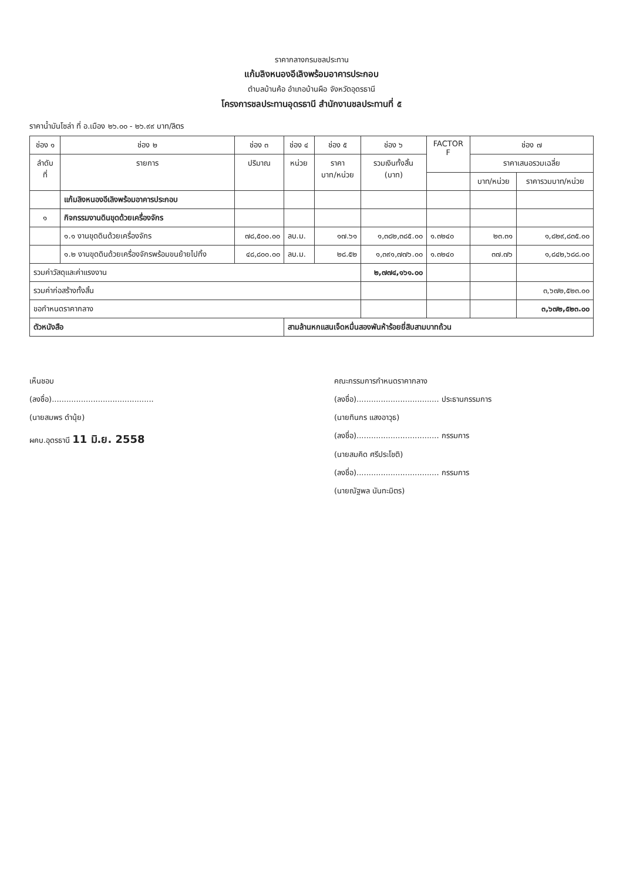ราคากลางกรมชลประทาน
แก้มลิงหนองอีเลิงพร้อมอาคารประกอบ
ตำบลบ้านค้อ อำเภอบ้านผือ จังหวัดอุดรธานี
โครงการชลประทานอุดรธานี สำนักงานชลประทานที่ ๕
ราคาน้ำมันโซล่า ที่ อ.เมือง ๒๖.๐๐ - ๒๖.๙๙ บาท/ลิตร
| ช่อง ๑ | ช่อง ๒ | ช่อง ๓ | ช่อง ๔ | ช่อง ๕ | ช่อง ๖ | FACTOR F | ช่อง ๗ | |
| --- | --- | --- | --- | --- | --- | --- | --- | --- |
| ลำดับ ที่ | รายการ | ปริมาณ | หน่วย | ราคา บาท/หน่วย | รวมเงินทั้งสิ้น (บาท) | | ราคาเสนอรวมเฉลี่ย | |
| | | | | | | | บาท/หน่วย | ราคารวมบาท/หน่วย |
| | แก้มลิงหนองอีเลิงพร้อมอาคารประกอบ | | | | | | | |
| ๑ | กิจกรรมงานดินขุดด้วยเครื่องจักร | | | | | | | |
| | ๑.๑ งานขุดดินด้วยเครื่องจักร | ๗๘,๕๐๐.๐๐ | ลบ.ม. | ๑๗.๖๑ | ๑,๓๘๒,๓๘๕.๐๐ | ๑.๓๒๔๐ | ๒๓.๓๑ | ๑,๘๒๙,๘๓๕.๐๐ |
| | ๑.๒ งานขุดดินด้วยเครื่องจักรพร้อมขนย้ายไปทิ้ง | ๔๘,๘๐๐.๐๐ | ลบ.ม. | ๒๘.๕๒ | ๑,๓๙๑,๗๗๖.๐๐ | ๑.๓๒๔๐ | ๓๗.๗๖ | ๑,๘๔๒,๖๘๘.๐๐ |
| รวมค่าวัสดุและค่าแรงงาน | | | | | ๒,๗๗๔,๑๖๑.๐๐ | | | |
| รวมค่าก่อสร้างทั้งสิ้น | | | | | | | | ๓,๖๗๒,๕๒๓.๐๐ |
| ขอกำหนดราคากลาง | | | | | | | | ๓,๖๗๒,๕๒๓.๐๐ |
| ตัวหนังสือ | | | สามล้านหกแสนเจ็ดหมื่นสองพันห้าร้อยยี่สิบสามบาทถ้วน | | | | | |
เห็นชอบ
(ลงชื่อ)..........................................
(นายสมพร ดำนุ้ย)
ผคบ.อุดรธานี 11 มิ.ย. 2558
คณะกรรมการกำหนดราคากลาง
(ลงชื่อ).................................. ประธานกรรมการ
(นายทินกร แสงอาวุธ)
(ลงชื่อ).................................. กรรมการ
(นายสมคิด ศรีประโชติ)
(ลงชื่อ).................................. กรรมการ
(นายณัฐพล นันทะมิตร)